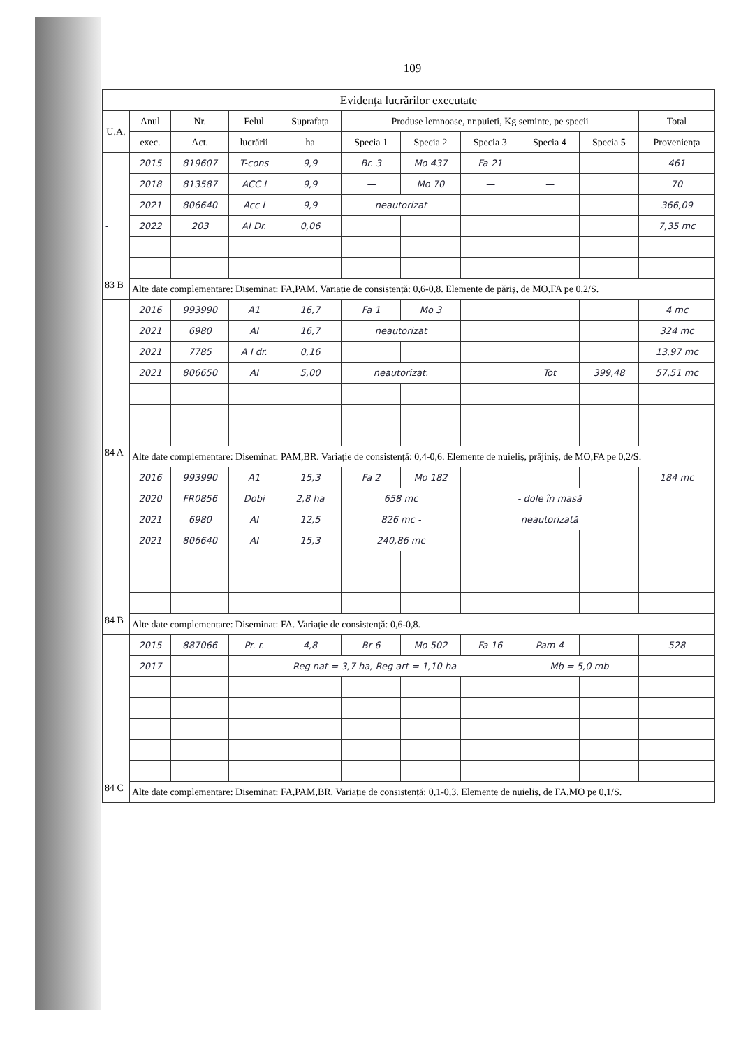109
| Evidența lucrărilor executate | | | | | | | | | | |
| --- | --- | --- | --- | --- | --- | --- | --- | --- | --- | --- |
| U.A. | Anul | Nr. | Felul | Suprafața | Produse lemnoase, nr.puieti, Kg seminte, pe specii | | | | | Total |
| | exec. | Act. | lucrării | ha | Specia 1 | Specia 2 | Specia 3 | Specia 4 | Specia 5 | Proveniența |
| | 2015 | 819607 | T-cons | 9,9 | Br. 3 | Mo 437 | Fa 21 | | | 461 |
| | 2018 | 813587 | ACC I | 9,9 | — | Mo 70 | — | — | | 70 |
| | 2021 | 806640 | Acc I | 9,9 | neautorizat | | | | | 366,09 |
| - | 2022 | 203 | AI Dr. | 0,06 | | | | | | 7,35 mc |
| 83 B | Alte date complementare: Dișeminat: FA,PAM. Variație de consistență: 0,6-0,8. Elemente de păriș, de MO,FA pe 0,2/S. | | | | | | | | | |
| | 2016 | 993990 | A1 | 16,7 | Fa 1 | Mo 3 | | | | 4 mc |
| | 2021 | 6980 | AI | 16,7 | neautorizat | | | | | 324 mc |
| | 2021 | 7785 | A I dr. | 0,16 | | | | | | 13,97 mc |
| | 2021 | 806650 | AI | 5,00 | neautorizat. | | | Tot | 399,48 | 57,51 mc |
| 84 A | Alte date complementare: Diseminat: PAM,BR. Variație de consistență: 0,4-0,6. Elemente de nuieliș, prăjiniș, de MO,FA pe 0,2/S. | | | | | | | | | |
| | 2016 | 993990 | A1 | 15,3 | Fa 2 | Mo 182 | | | | 184 mc |
| | 2020 | FR0856 | Dobi | 2,8 ha | 658 mc | | - dole în masă | | | |
| | 2021 | 6980 | AI | 12,5 | 826 mc - | | neautorizată | | | |
| | 2021 | 806640 | AI | 15,3 | 240,86 mc | | | | | |
| 84 B | Alte date complementare: Diseminat: FA. Variație de consistență: 0,6-0,8. | | | | | | | | | |
| | 2015 | 887066 | Pr. r. | 4,8 | Br 6 | Mo 502 | Fa 16 | Pam 4 | | 528 |
| | 2017 | | Reg nat = 3,7 ha, Reg art = 1,10 ha | | | | | Mb = 5,0 mb | | |
| 84 C | Alte date complementare: Diseminat: FA,PAM,BR. Variație de consistență: 0,1-0,3. Elemente de nuieliș, de FA,MO pe 0,1/S. | | | | | | | | | |